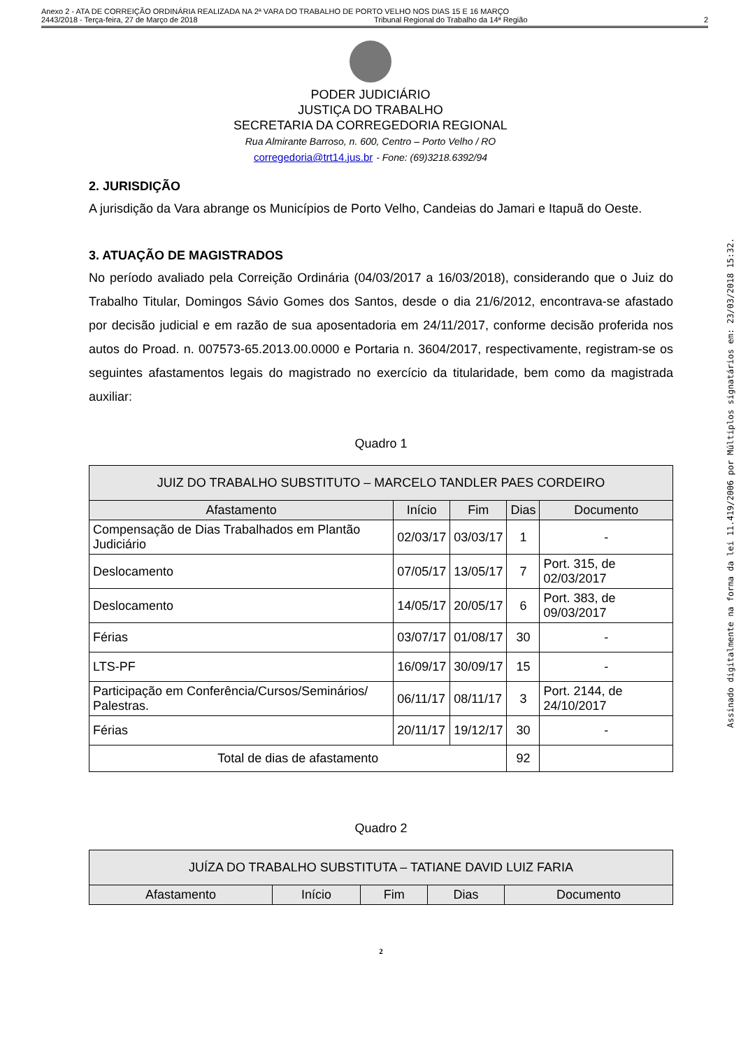Anexo 2 - ATA DE CORREIÇÃO ORDINÁRIA REALIZADA NA 2ª VARA DO TRABALHO DE PORTO VELHO NOS DIAS 15 E 16 MARÇO
2443/2018 - Terça-feira, 27 de Março de 2018 Tribunal Regional do Trabalho da 14ª Região 2
PODER JUDICIÁRIO
JUSTIÇA DO TRABALHO
SECRETARIA DA CORREGEDORIA REGIONAL
Rua Almirante Barroso, n. 600, Centro – Porto Velho / RO
corregedoria@trt14.jus.br - Fone: (69)3218.6392/94
2. JURISDIÇÃO
A jurisdição da Vara abrange os Municípios de Porto Velho, Candeias do Jamari e Itapuã do Oeste.
3. ATUAÇÃO DE MAGISTRADOS
No período avaliado pela Correição Ordinária (04/03/2017 a 16/03/2018), considerando que o Juiz do Trabalho Titular, Domingos Sávio Gomes dos Santos, desde o dia 21/6/2012, encontrava-se afastado por decisão judicial e em razão de sua aposentadoria em 24/11/2017, conforme decisão proferida nos autos do Proad. n. 007573-65.2013.00.0000 e Portaria n. 3604/2017, respectivamente, registram-se os seguintes afastamentos legais do magistrado no exercício da titularidade, bem como da magistrada auxiliar:
Quadro 1
| JUIZ DO TRABALHO SUBSTITUTO – MARCELO TANDLER PAES CORDEIRO | | | | |
| --- | --- | --- | --- | --- |
| Afastamento | Início | Fim | Dias | Documento |
| Compensação de Dias Trabalhados em Plantão Judiciário | 02/03/17 | 03/03/17 | 1 | - |
| Deslocamento | 07/05/17 | 13/05/17 | 7 | Port. 315, de 02/03/2017 |
| Deslocamento | 14/05/17 | 20/05/17 | 6 | Port. 383, de 09/03/2017 |
| Férias | 03/07/17 | 01/08/17 | 30 | - |
| LTS-PF | 16/09/17 | 30/09/17 | 15 | - |
| Participação em Conferência/Cursos/Seminários/ Palestras. | 06/11/17 | 08/11/17 | 3 | Port. 2144, de 24/10/2017 |
| Férias | 20/11/17 | 19/12/17 | 30 | - |
| Total de dias de afastamento | | | 92 | |
Quadro 2
| JUÍZA DO TRABALHO SUBSTITUTA – TATIANE DAVID LUIZ FARIA | | | | |
| --- | --- | --- | --- | --- |
| Afastamento | Início | Fim | Dias | Documento |
2
Assinado digitalmente na forma da lei 11.419/2006 por Múltiplos signatários em: 23/03/2018 15:32.